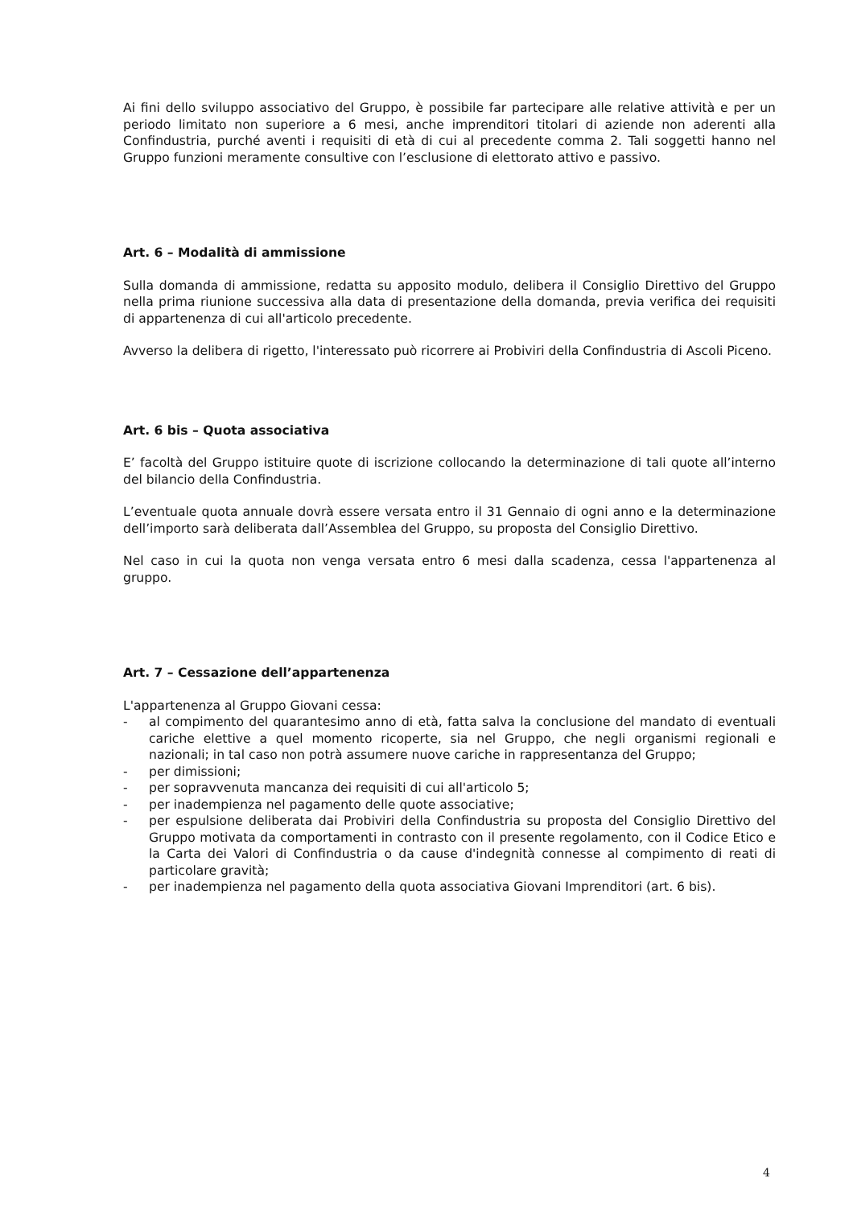Ai fini dello sviluppo associativo del Gruppo, è possibile far partecipare alle relative attività e per un periodo limitato non superiore a 6 mesi, anche imprenditori titolari di aziende non aderenti alla Confindustria, purché aventi i requisiti di età di cui al precedente comma 2. Tali soggetti hanno nel Gruppo funzioni meramente consultive con l’esclusione di elettorato attivo e passivo.
Art. 6 – Modalità di ammissione
Sulla domanda di ammissione, redatta su apposito modulo, delibera il Consiglio Direttivo del Gruppo nella prima riunione successiva alla data di presentazione della domanda, previa verifica dei requisiti di appartenenza di cui all'articolo precedente.
Avverso la delibera di rigetto, l'interessato può ricorrere ai Probiviri della Confindustria di Ascoli Piceno.
Art. 6 bis – Quota associativa
E’ facoltà del Gruppo istituire quote di iscrizione collocando la determinazione di tali quote all’interno del bilancio della Confindustria.
L’eventuale quota annuale dovrà essere versata entro il 31 Gennaio di ogni anno e la determinazione dell’importo sarà deliberata dall’Assemblea del Gruppo, su proposta del Consiglio Direttivo.
Nel caso in cui la quota non venga versata entro 6 mesi dalla scadenza, cessa l'appartenenza al gruppo.
Art. 7 – Cessazione dell’appartenenza
L'appartenenza al Gruppo Giovani cessa:
- al compimento del quarantesimo anno di età, fatta salva la conclusione del mandato di eventuali cariche elettive a quel momento ricoperte, sia nel Gruppo, che negli organismi regionali e nazionali; in tal caso non potrà assumere nuove cariche in rappresentanza del Gruppo;
- per dimissioni;
- per sopravvenuta mancanza dei requisiti di cui all'articolo 5;
- per inadempienza nel pagamento delle quote associative;
- per espulsione deliberata dai Probiviri della Confindustria su proposta del Consiglio Direttivo del Gruppo motivata da comportamenti in contrasto con il presente regolamento, con il Codice Etico e la Carta dei Valori di Confindustria o da cause d'indegnità connesse al compimento di reati di particolare gravità;
- per inadempienza nel pagamento della quota associativa Giovani Imprenditori (art. 6 bis).
4